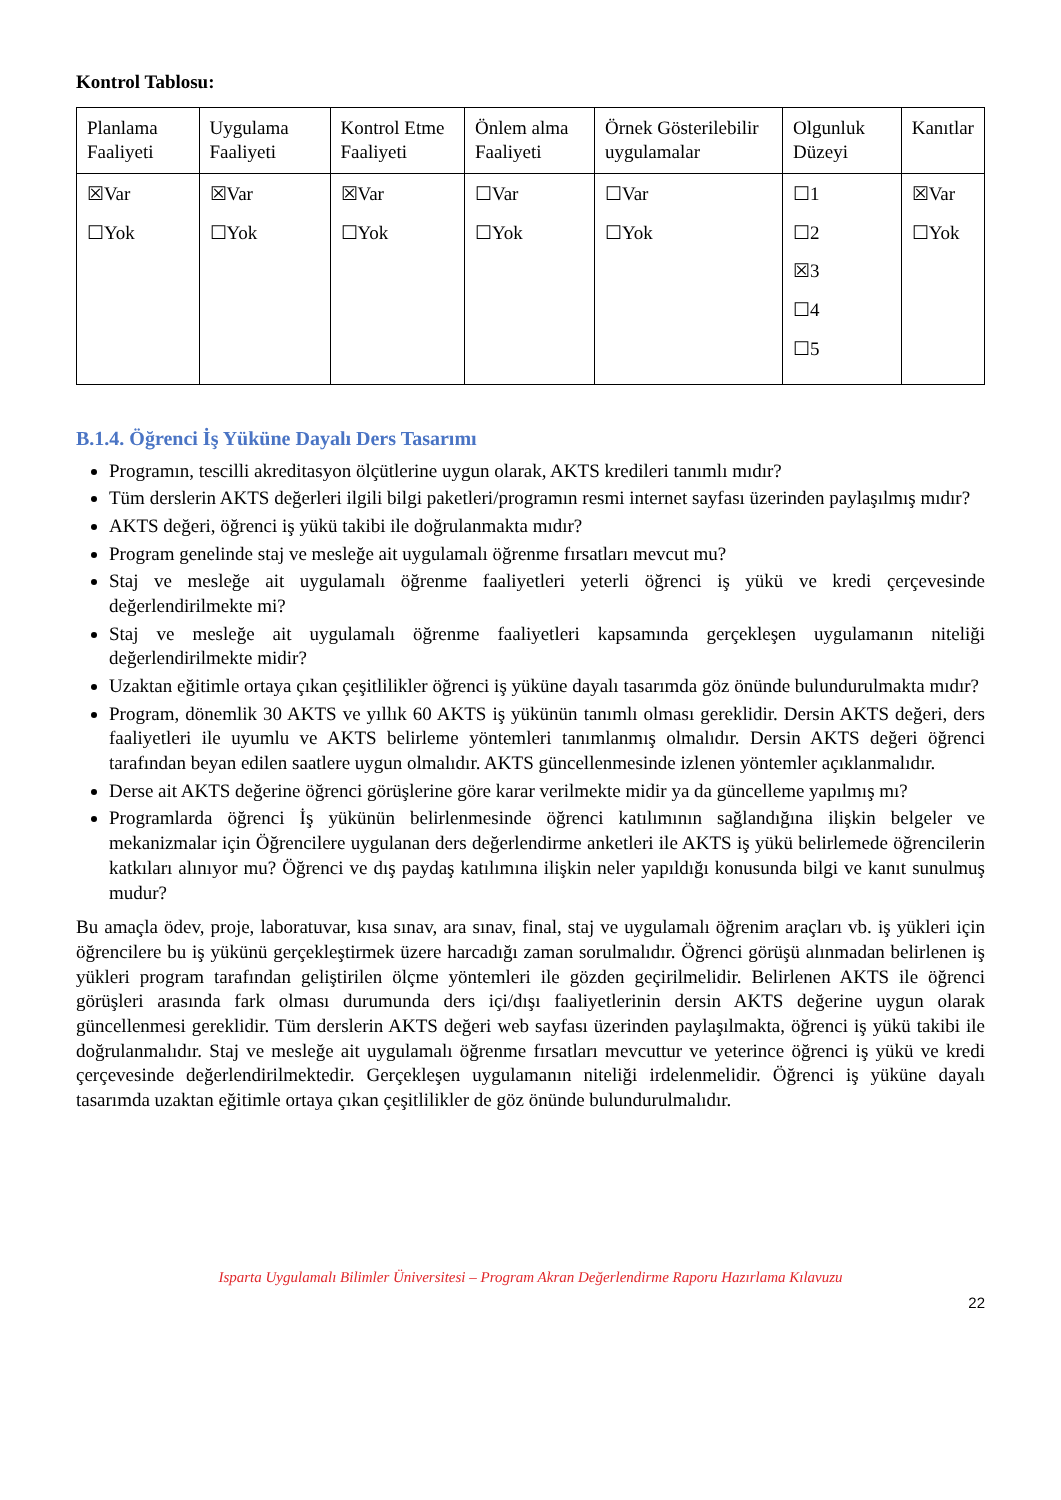Kontrol Tablosu:
| Planlama Faaliyeti | Uygulama Faaliyeti | Kontrol Etme Faaliyeti | Önlem alma Faaliyeti | Örnek Gösterilebilir uygulamalar | Olgunluk Düzeyi | Kanıtlar |
| ☒Var ☐Yok | ☒Var ☐Yok | ☒Var ☐Yok | ☐Var ☐Yok | ☐Var ☐Yok | ☐1 ☐2 ☒3 ☐4 ☐5 | ☒Var ☐Yok |
B.1.4. Öğrenci İş Yüküne Dayalı Ders Tasarımı
Programın, tescilli akreditasyon ölçütlerine uygun olarak, AKTS kredileri tanımlı mıdır?
Tüm derslerin AKTS değerleri ilgili bilgi paketleri/programın resmi internet sayfası üzerinden paylaşılmış mıdır?
AKTS değeri, öğrenci iş yükü takibi ile doğrulanmakta mıdır?
Program genelinde staj ve mesleğe ait uygulamalı öğrenme fırsatları mevcut mu?
Staj ve mesleğe ait uygulamalı öğrenme faaliyetleri yeterli öğrenci iş yükü ve kredi çerçevesinde değerlendirilmekte mi?
Staj ve mesleğe ait uygulamalı öğrenme faaliyetleri kapsamında gerçekleşen uygulamanın niteliği değerlendirilmekte midir?
Uzaktan eğitimle ortaya çıkan çeşitlilikler öğrenci iş yüküne dayalı tasarımda göz önünde bulundurulmakta mıdır?
Program, dönemlik 30 AKTS ve yıllık 60 AKTS iş yükünün tanımlı olması gereklidir. Dersin AKTS değeri, ders faaliyetleri ile uyumlu ve AKTS belirleme yöntemleri tanımlanmış olmalıdır. Dersin AKTS değeri öğrenci tarafından beyan edilen saatlere uygun olmalıdır. AKTS güncellenmesinde izlenen yöntemler açıklanmalıdır.
Derse ait AKTS değerine öğrenci görüşlerine göre karar verilmekte midir ya da güncelleme yapılmış mı?
Programlarda öğrenci İş yükünün belirlenmesinde öğrenci katılımının sağlandığına ilişkin belgeler ve mekanizmalar için Öğrencilere uygulanan ders değerlendirme anketleri ile AKTS iş yükü belirlemede öğrencilerin katkıları alınıyor mu? Öğrenci ve dış paydaş katılımına ilişkin neler yapıldığı konusunda bilgi ve kanıt sunulmuş mudur?
Bu amaçla ödev, proje, laboratuvar, kısa sınav, ara sınav, final, staj ve uygulamalı öğrenim araçları vb. iş yükleri için öğrencilere bu iş yükünü gerçekleştirmek üzere harcadığı zaman sorulmalıdır. Öğrenci görüşü alınmadan belirlenen iş yükleri program tarafından geliştirilen ölçme yöntemleri ile gözden geçirilmelidir. Belirlenen AKTS ile öğrenci görüşleri arasında fark olması durumunda ders içi/dışı faaliyetlerinin dersin AKTS değerine uygun olarak güncellenmesi gereklidir. Tüm derslerin AKTS değeri web sayfası üzerinden paylaşılmakta, öğrenci iş yükü takibi ile doğrulanmalıdır. Staj ve mesleğe ait uygulamalı öğrenme fırsatları mevcuttur ve yeterince öğrenci iş yükü ve kredi çerçevesinde değerlendirilmektedir. Gerçekleşen uygulamanın niteliği irdelenmelidir. Öğrenci iş yüküne dayalı tasarımda uzaktan eğitimle ortaya çıkan çeşitlilikler de göz önünde bulundurulmalıdır.
Isparta Uygulamalı Bilimler Üniversitesi – Program Akran Değerlendirme Raporu Hazırlama Kılavuzu
22